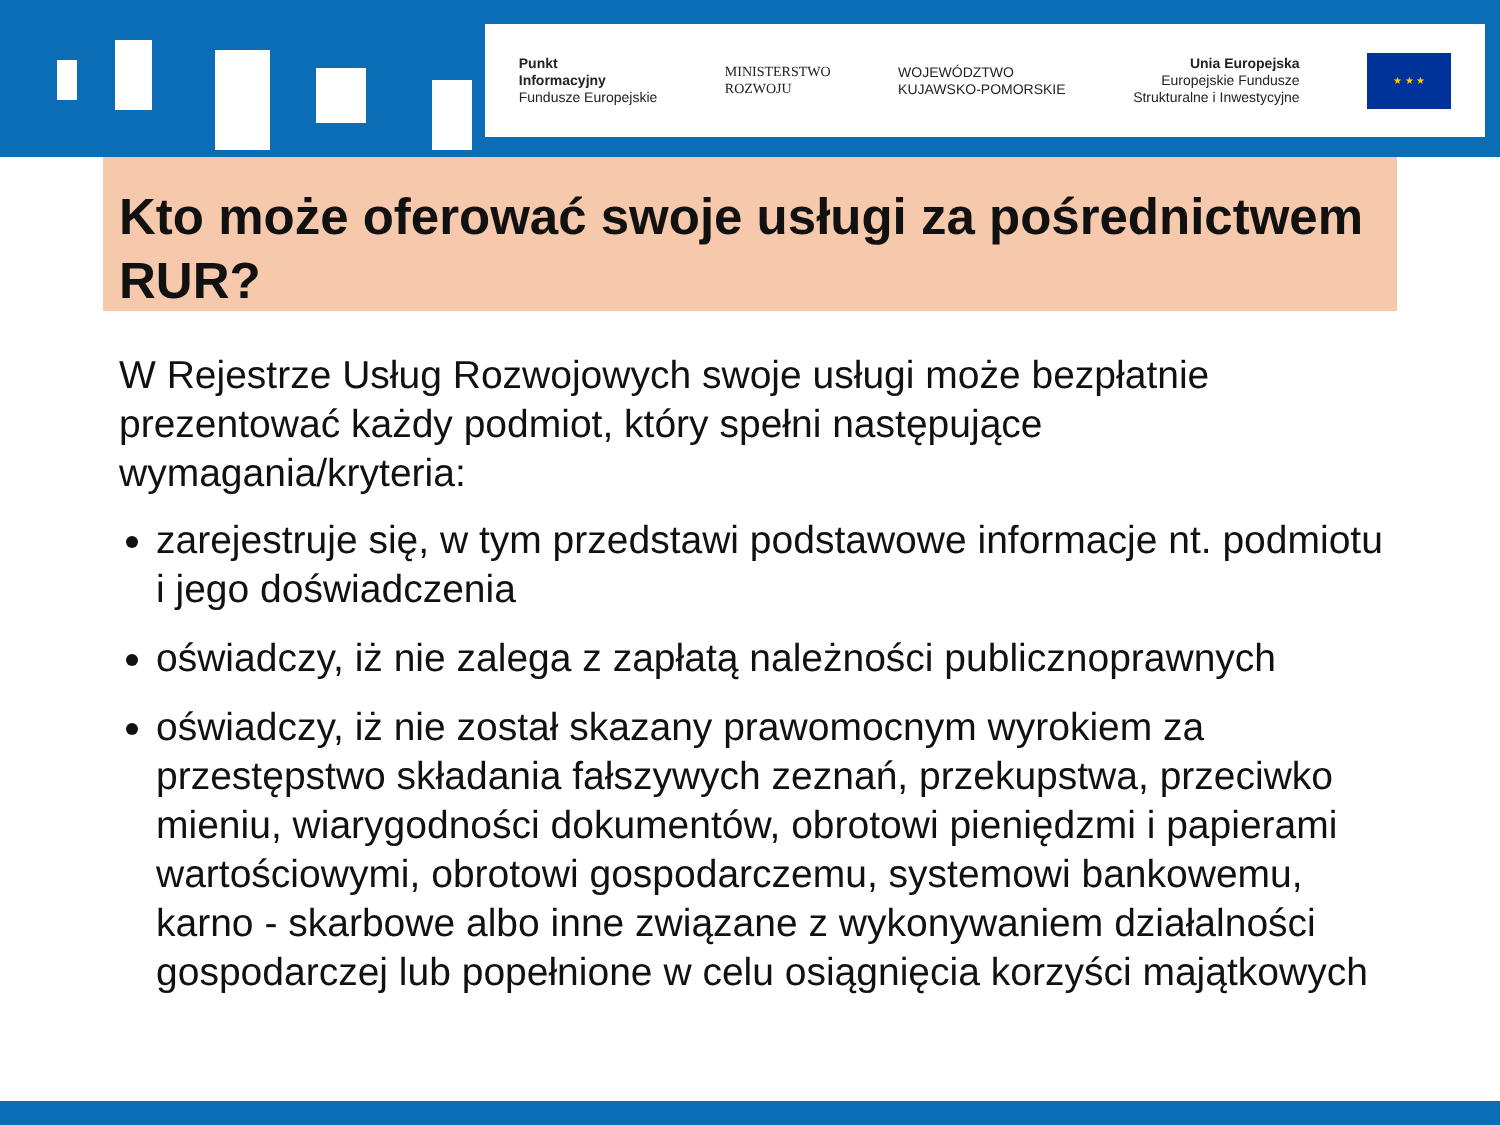Punkt
Informacyjny
Fundusze Europejskie
MINISTERSTWO
ROZWOJU
WOJEWÓDZTWO
KUJAWSKO-POMORSKIE
Unia Europejska
Europejskie Fundusze
Strukturalne i Inwestycyjne
★ ★ ★
Kto może oferować swoje usługi za pośrednictwem RUR?
W Rejestrze Usług Rozwojowych swoje usługi może bezpłatnie prezentować każdy podmiot, który spełni następujące wymagania/kryteria:
zarejestruje się, w tym przedstawi podstawowe informacje nt. podmiotu i jego doświadczenia
oświadczy, iż nie zalega z zapłatą należności publicznoprawnych
oświadczy, iż nie został skazany prawomocnym wyrokiem za przestępstwo składania fałszywych zeznań, przekupstwa, przeciwko mieniu, wiarygodności dokumentów, obrotowi pieniędzmi i papierami wartościowymi, obrotowi gospodarczemu, systemowi bankowemu, karno - skarbowe albo inne związane z wykonywaniem działalności gospodarczej lub popełnione w celu osiągnięcia korzyści majątkowych